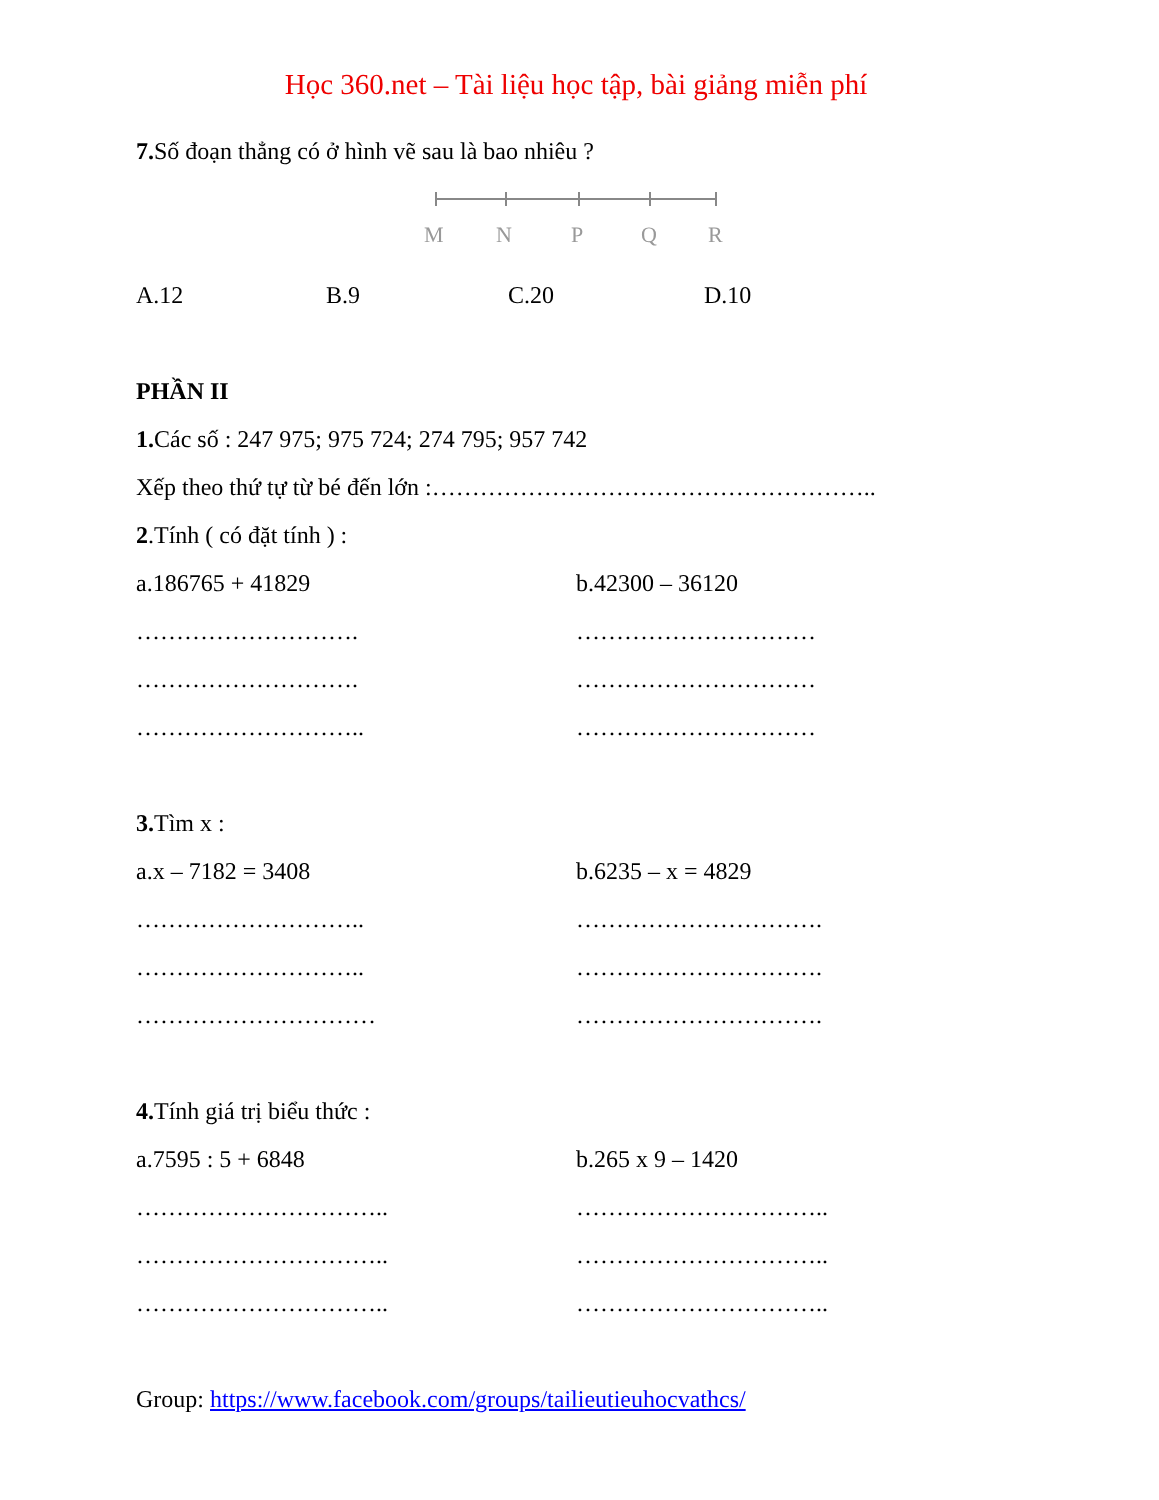Học 360.net – Tài liệu học tập, bài giảng miễn phí
7. Số đoạn thẳng có ở hình vẽ sau là bao nhiêu ?
M
N
P
Q
R
A.12 B.9 C.20 D.10
PHẦN II
1. Các số : 247 975; 975 724; 274 795; 957 742
Xếp theo thứ tự từ bé đến lớn :………………………………………………..
2.Tính ( có đặt tính ) :
a.186765 + 41829
……………………….
……………………….
………………………..
b.42300 – 36120
…………………………
…………………………
…………………………
3. Tìm x :
a.x – 7182 = 3408
………………………..
………………………..
…………………………
b.6235 – x = 4829
………………………….
………………………….
………………………….
4. Tính giá trị biểu thức :
a.7595 : 5 + 6848
…………………………..
…………………………..
…………………………..
b.265 x 9 – 1420
…………………………..
…………………………..
…………………………..
Group: https://www.facebook.com/groups/tailieutieuhocvathcs/